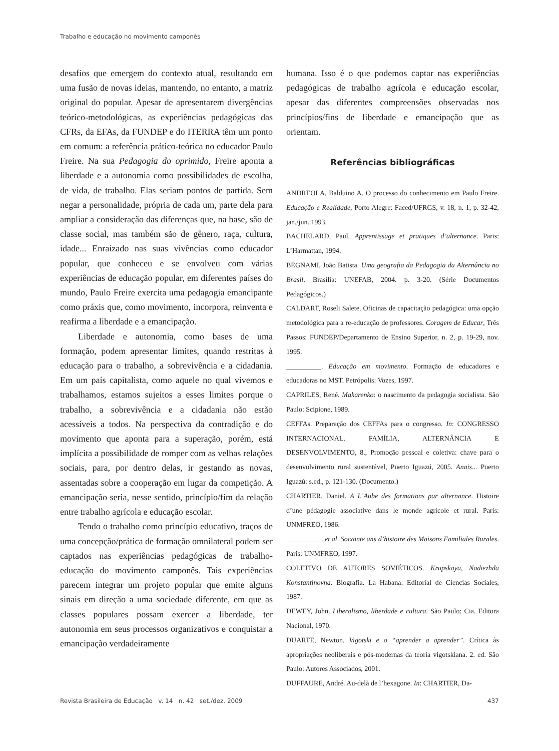Trabalho e educação no movimento camponês
desafios que emergem do contexto atual, resultando em uma fusão de novas ideias, mantendo, no entanto, a matriz original do popular. Apesar de apresentarem divergências teórico-metodológicas, as experiências pedagógicas das CFRs, da EFAs, da FUNDEP e do ITERRA têm um ponto em comum: a referência prático-teórica no educador Paulo Freire. Na sua Pedagogia do oprimido, Freire aponta a liberdade e a autonomia como possibilidades de escolha, de vida, de trabalho. Elas seriam pontos de partida. Sem negar a personalidade, própria de cada um, parte dela para ampliar a consideração das diferenças que, na base, são de classe social, mas também são de gênero, raça, cultura, idade... Enraizado nas suas vivências como educador popular, que conheceu e se envolveu com várias experiências de educação popular, em diferentes países do mundo, Paulo Freire exercita uma pedagogia emancipante como práxis que, como movimento, incorpora, reinventa e reafirma a liberdade e a emancipação.
Liberdade e autonomia, como bases de uma formação, podem apresentar limites, quando restritas à educação para o trabalho, a sobrevivência e a cidadania. Em um país capitalista, como aquele no qual vivemos e trabalhamos, estamos sujeitos a esses limites porque o trabalho, a sobrevivência e a cidadania não estão acessíveis a todos. Na perspectiva da contradição e do movimento que aponta para a superação, porém, está implícita a possibilidade de romper com as velhas relações sociais, para, por dentro delas, ir gestando as novas, assentadas sobre a cooperação em lugar da competição. A emancipação seria, nesse sentido, princípio/fim da relação entre trabalho agrícola e educação escolar.
Tendo o trabalho como princípio educativo, traços de uma concepção/prática de formação omnilateral podem ser captados nas experiências pedagógicas de trabalho-educação do movimento camponês. Tais experiências parecem integrar um projeto popular que emite alguns sinais em direção a uma sociedade diferente, em que as classes populares possam exercer a liberdade, ter autonomia em seus processos organizativos e conquistar a emancipação verdadeiramente
humana. Isso é o que podemos captar nas experiências pedagógicas de trabalho agrícola e educação escolar, apesar das diferentes compreensões observadas nos princípios/fins de liberdade e emancipação que as orientam.
Referências bibliográficas
ANDREOLA, Balduino A. O processo do conhecimento em Paulo Freire. Educação e Realidade, Porto Alegre: Faced/UFRGS, v. 18, n. 1, p. 32-42, jan./jun. 1993.
BACHELARD, Paul. Apprentissage et pratiques d’alternance. Paris: L’Harmattan, 1994.
BEGNAMI, João Batista. Uma geografia da Pedagogia da Alternância no Brasil. Brasília: UNEFAB, 2004. p. 3-20. (Série Documentos Pedagógicos.)
CALDART, Roseli Salete. Oficinas de capacitação pedagógica: uma opção metodológica para a re-educação de professores. Coragem de Educar, Três Passos: FUNDEP/Departamento de Ensino Superior, n. 2, p. 19-29, nov. 1995.
__________. Educação em movimento. Formação de educadores e educadoras no MST. Petrópolis: Vozes, 1997.
CAPRILES, René. Makarenko: o nascimento da pedagogia socialista. São Paulo: Scipione, 1989.
CEFFAs. Preparação dos CEFFAs para o congresso. In: CONGRESSO INTERNACIONAL. FAMÍLIA, ALTERNÂNCIA E DESENVOLVIMENTO, 8., Promoção pessoal e coletiva: chave para o desenvolvimento rural sustentável, Puerto Iguazú, 2005. Anais... Puerto Iguazú: s.ed., p. 121-130. (Documento.)
CHARTIER, Daniel. A L’Aube des formations par alternance. Histoire d’une pédagogie associative dans le monde agricole et rural. Paris: UNMFREO, 1986.
__________. et al. Soixante ans d’histoire des Maisons Familiales Rurales. Paris: UNMFREO, 1997.
COLETIVO DE AUTORES SOVIÉTICOS. Krupskaya, Nadiezhda Konstantinovna. Biografia. La Habana: Editorial de Ciencias Sociales, 1987.
DEWEY, John. Liberalismo, liberdade e cultura. São Paulo: Cia. Editora Nacional, 1970.
DUARTE, Newton. Vigotski e o “aprender a aprender”. Crítica às apropriações neoliberais e pós-modernas da teoria vigotskiana. 2. ed. São Paulo: Autores Associados, 2001.
DUFFAURE, André. Au-delà de l’hexagone. In: CHARTIER, Da-
Revista Brasileira de Educação v. 14 n. 42 set./dez. 2009 437